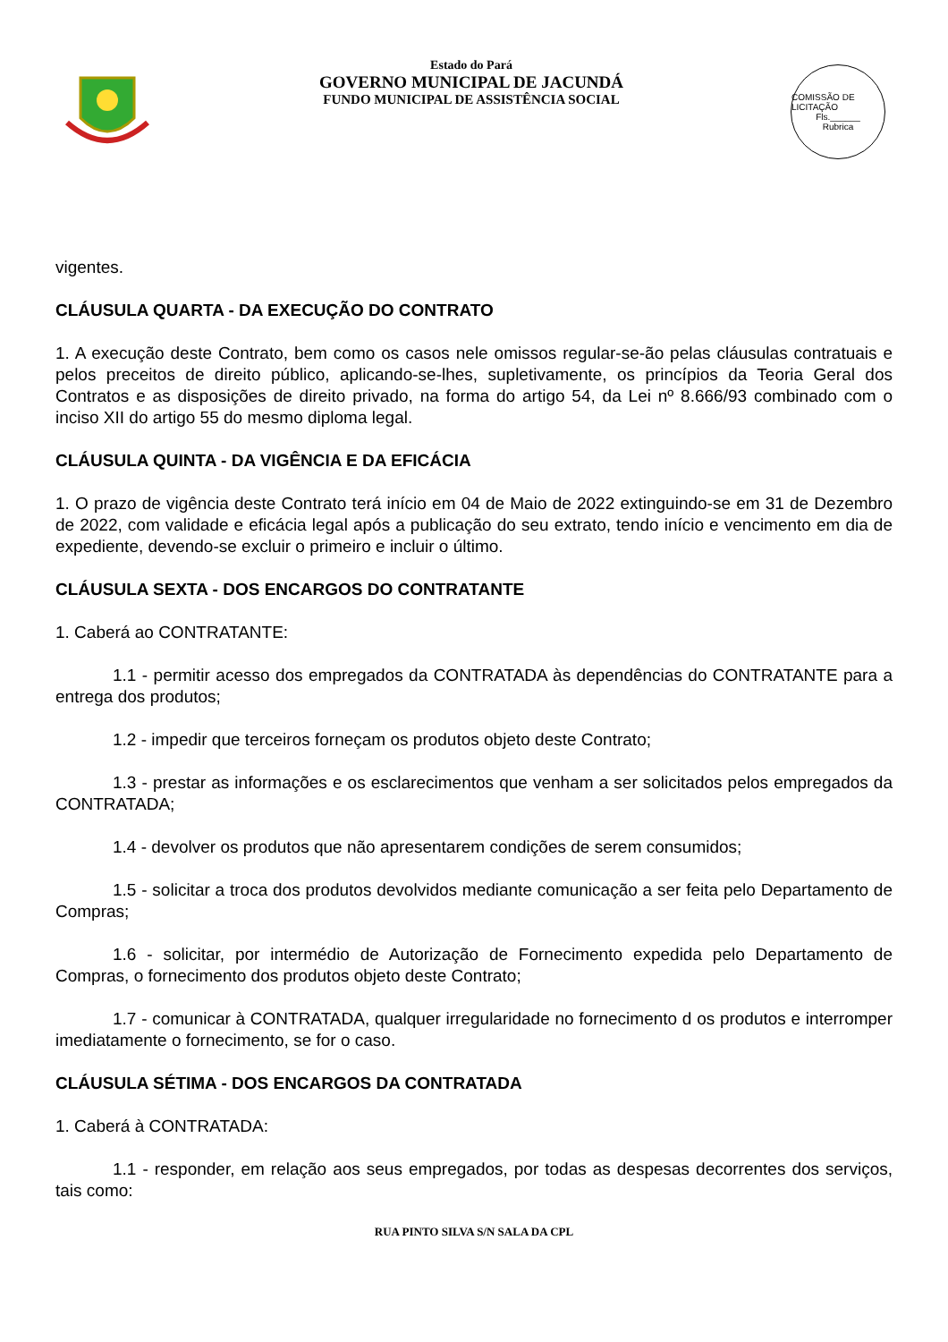Estado do Pará
GOVERNO MUNICIPAL DE JACUNDÁ
FUNDO MUNICIPAL DE ASSISTÊNCIA SOCIAL
COMISSÃO DE LICITAÇÃO
Fls.______
Rubrica
vigentes.
CLÁUSULA QUARTA - DA EXECUÇÃO DO CONTRATO
1. A execução deste Contrato, bem como os casos nele omissos regular-se-ão pelas cláusulas contratuais e pelos preceitos de direito público, aplicando-se-lhes, supletivamente, os princípios da Teoria Geral dos Contratos e as disposições de direito privado, na forma do artigo 54, da Lei nº 8.666/93 combinado com o inciso XII do artigo 55 do mesmo diploma legal.
CLÁUSULA QUINTA - DA VIGÊNCIA E DA EFICÁCIA
1. O prazo de vigência deste Contrato terá início em 04 de Maio de 2022 extinguindo-se em 31 de Dezembro de 2022, com validade e eficácia legal após a publicação do seu extrato, tendo início e vencimento em dia de expediente, devendo-se excluir o primeiro e incluir o último.
CLÁUSULA SEXTA - DOS ENCARGOS DO CONTRATANTE
1. Caberá ao CONTRATANTE:
1.1 - permitir acesso dos empregados da CONTRATADA às dependências do CONTRATANTE para a entrega dos produtos;
1.2 - impedir que terceiros forneçam os produtos objeto deste Contrato;
1.3 - prestar as informações e os esclarecimentos que venham a ser solicitados pelos empregados da CONTRATADA;
1.4 - devolver os produtos que não apresentarem condições de serem consumidos;
1.5 - solicitar a troca dos produtos devolvidos mediante comunicação a ser feita pelo Departamento de Compras;
1.6 - solicitar, por intermédio de Autorização de Fornecimento expedida pelo Departamento de Compras, o fornecimento dos produtos objeto deste Contrato;
1.7 - comunicar à CONTRATADA, qualquer irregularidade no fornecimento d os produtos e interromper imediatamente o fornecimento, se for o caso.
CLÁUSULA SÉTIMA - DOS ENCARGOS DA CONTRATADA
1. Caberá à CONTRATADA:
1.1 - responder, em relação aos seus empregados, por todas as despesas decorrentes dos serviços, tais como:
RUA PINTO SILVA S/N SALA DA CPL